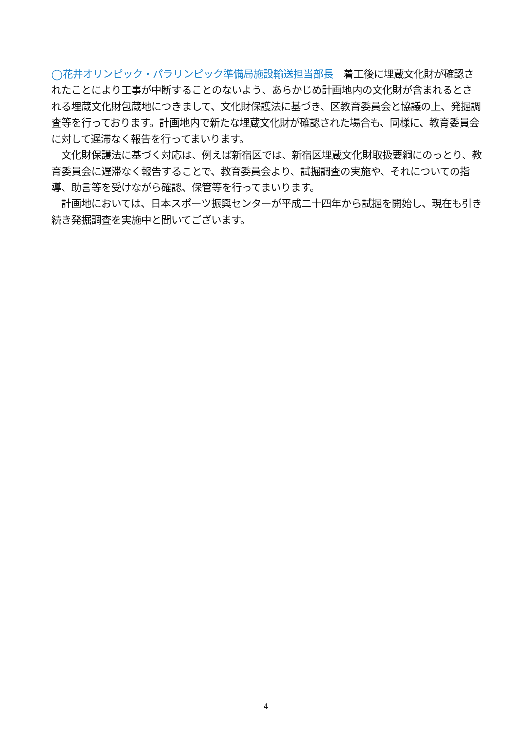◯花井オリンピック・パラリンピック準備局施設輸送担当部長　着工後に埋蔵文化財が確認されたことにより工事が中断することのないよう、あらかじめ計画地内の文化財が含まれるとされる埋蔵文化財包蔵地につきまして、文化財保護法に基づき、区教育委員会と協議の上、発掘調査等を行っております。計画地内で新たな埋蔵文化財が確認された場合も、同様に、教育委員会に対して遅滞なく報告を行ってまいります。
　文化財保護法に基づく対応は、例えば新宿区では、新宿区埋蔵文化財取扱要綱にのっとり、教育委員会に遅滞なく報告することで、教育委員会より、試掘調査の実施や、それについての指導、助言等を受けながら確認、保管等を行ってまいります。
　計画地においては、日本スポーツ振興センターが平成二十四年から試掘を開始し、現在も引き続き発掘調査を実施中と聞いてございます。
4